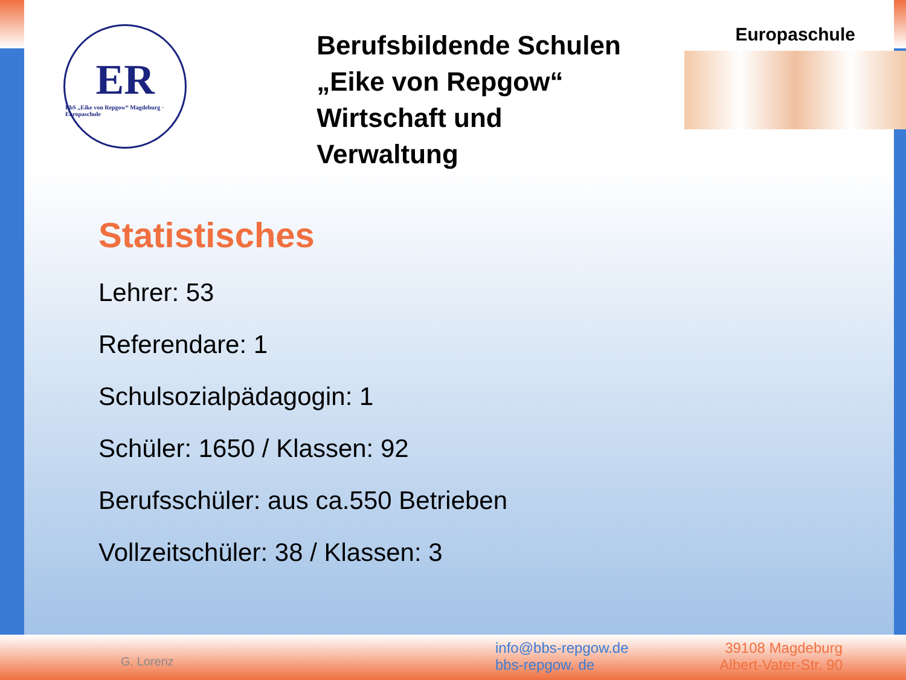ER
BbS „Eike von Repgow“ Magdeburg · Europaschule
Berufsbildende Schulen
„Eike von Repgow“
Wirtschaft und Verwaltung
Europaschule
Statistisches
Lehrer: 53
Referendare: 1
Schulsozialpädagogin: 1
Schüler: 1650 / Klassen: 92
Berufsschüler: aus ca.550 Betrieben
Vollzeitschüler: 38 / Klassen: 3
G. Lorenz
info@bbs-repgow.de
bbs-repgow. de
39108 Magdeburg
Albert-Vater-Str. 90